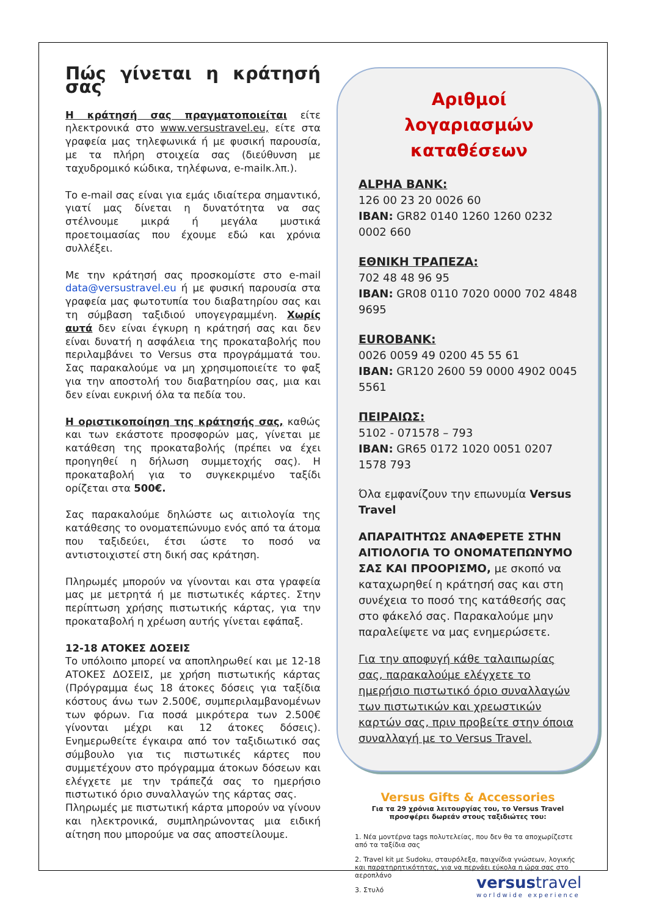Πώς γίνεται η κράτησή σας
Η κράτησή σας πραγματοποιείται είτε ηλεκτρονικά στο www.versustravel.eu, είτε στα γραφεία μας τηλεφωνικά ή με φυσική παρουσία, με τα πλήρη στοιχεία σας (διεύθυνση με ταχυδρομικό κώδικα, τηλέφωνα, e-mailκ.λπ.).
Το e-mail σας είναι για εμάς ιδιαίτερα σημαντικό, γιατί μας δίνεται η δυνατότητα να σας στέλνουμε μικρά ή μεγάλα μυστικά προετοιμασίας που έχουμε εδώ και χρόνια συλλέξει.
Με την κράτησή σας προσκομίστε στο e-mail data@versustravel.eu ή με φυσική παρουσία στα γραφεία μας φωτοτυπία του διαβατηρίου σας και τη σύμβαση ταξιδιού υπογεγραμμένη. Χωρίς αυτά δεν είναι έγκυρη η κράτησή σας και δεν είναι δυνατή η ασφάλεια της προκαταβολής που περιλαμβάνει το Versus στα προγράμματά του. Σας παρακαλούμε να μη χρησιμοποιείτε το φαξ για την αποστολή του διαβατηρίου σας, μια και δεν είναι ευκρινή όλα τα πεδία του.
Η οριστικοποίηση της κράτησής σας, καθώς και των εκάστοτε προσφορών μας, γίνεται με κατάθεση της προκαταβολής (πρέπει να έχει προηγηθεί η δήλωση συμμετοχής σας). Η προκαταβολή για το συγκεκριμένο ταξίδι ορίζεται στα 500€.
Σας παρακαλούμε δηλώστε ως αιτιολογία της κατάθεσης το ονοματεπώνυμο ενός από τα άτομα που ταξιδεύει, έτσι ώστε το ποσό να αντιστοιχιστεί στη δική σας κράτηση.
Πληρωμές μπορούν να γίνονται και στα γραφεία μας με μετρητά ή με πιστωτικές κάρτες. Στην περίπτωση χρήσης πιστωτικής κάρτας, για την προκαταβολή η χρέωση αυτής γίνεται εφάπαξ.
12-18 ΑΤΟΚΕΣ ΔΟΣΕΙΣ
Το υπόλοιπο μπορεί να αποπληρωθεί και με 12-18 ΑΤΟΚΕΣ ΔΟΣΕΙΣ, με χρήση πιστωτικής κάρτας (Πρόγραμμα έως 18 άτοκες δόσεις για ταξίδια κόστους άνω των 2.500€, συμπεριλαμβανομένων των φόρων. Για ποσά μικρότερα των 2.500€ γίνονται μέχρι και 12 άτοκες δόσεις). Ενημερωθείτε έγκαιρα από τον ταξιδιωτικό σας σύμβουλο για τις πιστωτικές κάρτες που συμμετέχουν στο πρόγραμμα άτοκων δόσεων και ελέγχετε με την τράπεζά σας το ημερήσιο πιστωτικό όριο συναλλαγών της κάρτας σας.
Πληρωμές με πιστωτική κάρτα μπορούν να γίνουν και ηλεκτρονικά, συμπληρώνοντας μια ειδική αίτηση που μπορούμε να σας αποστείλουμε.
Αριθμοί
λογαριασμών
καταθέσεων
ALPHA BANK:
126 00 23 20 0026 60
IBAN: GR82 0140 1260 1260 0232 0002 660
ΕΘΝΙΚΗ ΤΡΑΠΕΖΑ:
702 48 48 96 95
IBAN: GR08 0110 7020 0000 702 4848 9695
EUROBANK:
0026 0059 49 0200 45 55 61
IBAN: GR120 2600 59 0000 4902 0045 5561
ΠΕΙΡΑΙΩΣ:
5102 - 071578 – 793
IBAN: GR65 0172 1020 0051 0207 1578 793
Όλα εμφανίζουν την επωνυμία Versus Travel
ΑΠΑΡΑΙΤΗΤΩΣ ΑΝΑΦΕΡΕΤΕ ΣΤΗΝ ΑΙΤΙΟΛΟΓΙΑ ΤΟ ΟΝΟΜΑΤΕΠΩΝΥΜΟ ΣΑΣ ΚΑΙ ΠΡΟΟΡΙΣΜΟ, με σκοπό να καταχωρηθεί η κράτησή σας και στη συνέχεια το ποσό της κατάθεσής σας στο φάκελό σας. Παρακαλούμε μην παραλείψετε να μας ενημερώσετε.
Για την αποφυγή κάθε ταλαιπωρίας σας, παρακαλούμε ελέγχετε το ημερήσιο πιστωτικό όριο συναλλαγών των πιστωτικών και χρεωστικών καρτών σας, πριν προβείτε στην όποια συναλλαγή με το Versus Travel.
Versus Gifts & Accessories
Για τα 29 χρόνια λειτουργίας του, το Versus Travel προσφέρει δωρεάν στους ταξιδιώτες του:
1. Νέα μοντέρνα tags πολυτελείας, που δεν θα τα αποχωρίζεστε από τα ταξίδια σας
2. Travel kit με Sudoku, σταυρόλεξα, παιχνίδια γνώσεων, λογικής και παρατηρητικότητας, για να περνάει εύκολα η ώρα σας στο αεροπλάνο
3. Στυλό
versustravel
worldwide experience